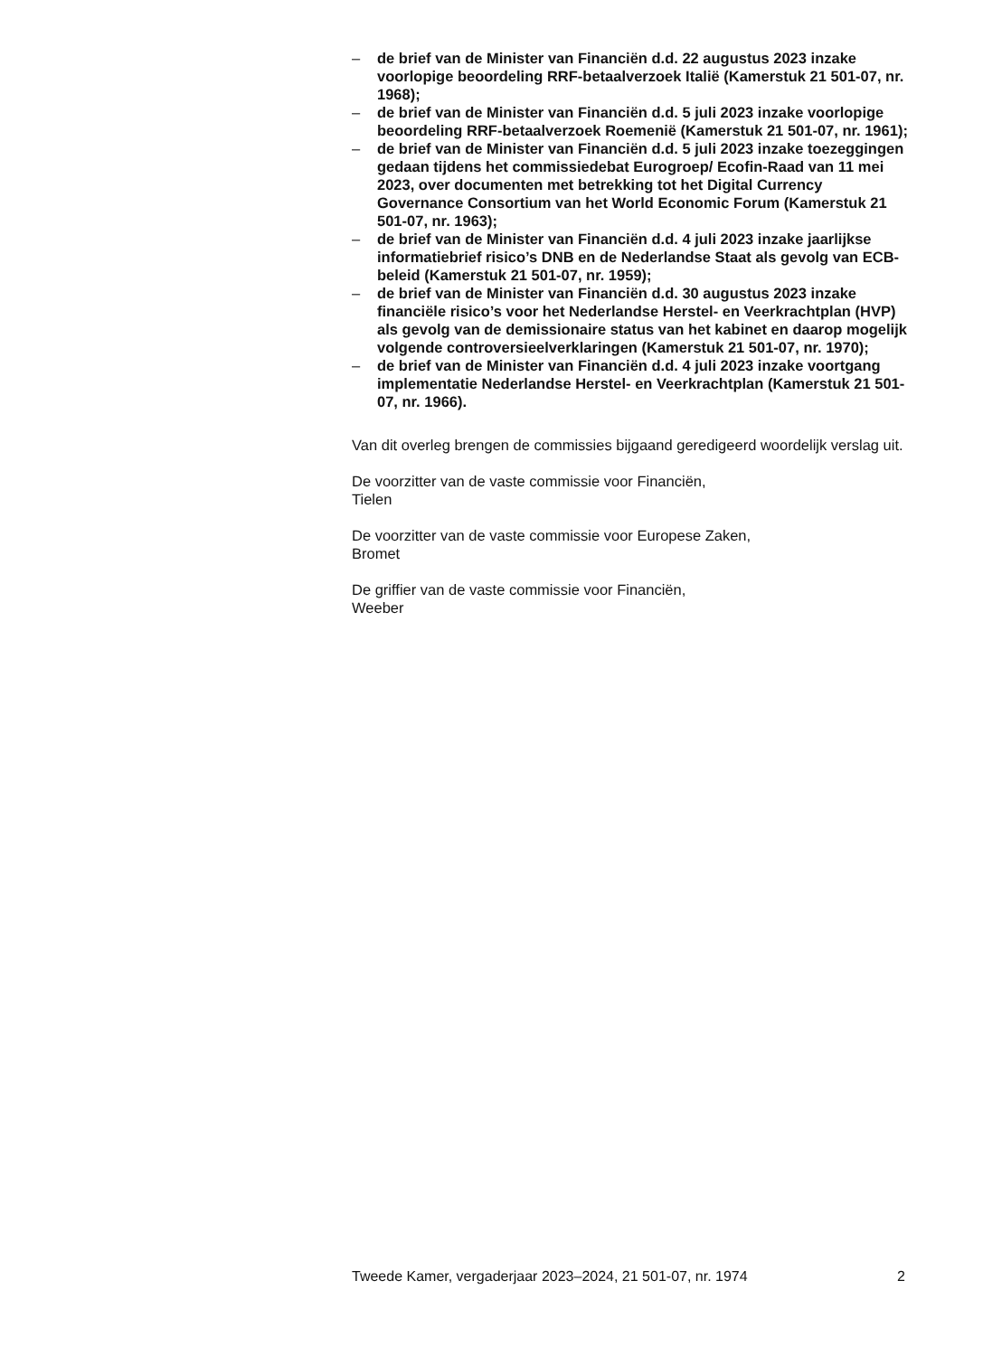– de brief van de Minister van Financiën d.d. 22 augustus 2023 inzake voorlopige beoordeling RRF-betaalverzoek Italië (Kamerstuk 21 501-07, nr. 1968);
– de brief van de Minister van Financiën d.d. 5 juli 2023 inzake voorlopige beoordeling RRF-betaalverzoek Roemenië (Kamerstuk 21 501-07, nr. 1961);
– de brief van de Minister van Financiën d.d. 5 juli 2023 inzake toezeggingen gedaan tijdens het commissiedebat Eurogroep/ Ecofin-Raad van 11 mei 2023, over documenten met betrekking tot het Digital Currency Governance Consortium van het World Economic Forum (Kamerstuk 21 501-07, nr. 1963);
– de brief van de Minister van Financiën d.d. 4 juli 2023 inzake jaarlijkse informatiebrief risico’s DNB en de Nederlandse Staat als gevolg van ECB-beleid (Kamerstuk 21 501-07, nr. 1959);
– de brief van de Minister van Financiën d.d. 30 augustus 2023 inzake financiële risico’s voor het Nederlandse Herstel- en Veerkrachtplan (HVP) als gevolg van de demissionaire status van het kabinet en daarop mogelijk volgende controversieelverklaringen (Kamerstuk 21 501-07, nr. 1970);
– de brief van de Minister van Financiën d.d. 4 juli 2023 inzake voortgang implementatie Nederlandse Herstel- en Veerkrachtplan (Kamerstuk 21 501-07, nr. 1966).
Van dit overleg brengen de commissies bijgaand geredigeerd woordelijk verslag uit.
De voorzitter van de vaste commissie voor Financiën,
Tielen
De voorzitter van de vaste commissie voor Europese Zaken,
Bromet
De griffier van de vaste commissie voor Financiën,
Weeber
Tweede Kamer, vergaderjaar 2023–2024, 21 501-07, nr. 1974 2